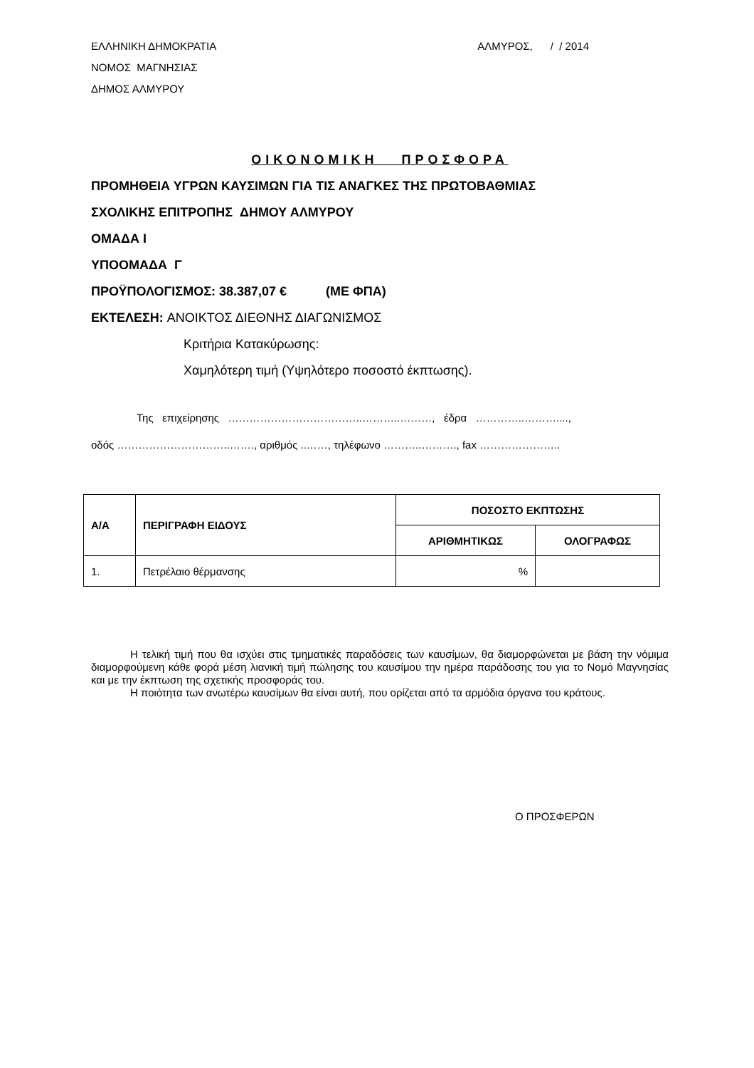ΕΛΛΗΝΙΚΗ ΔΗΜΟΚΡΑΤΙΑ ΑΛΜΥΡΟΣ, / / 2014
ΝΟΜΟΣ ΜΑΓΝΗΣΙΑΣ
ΔΗΜΟΣ ΑΛΜΥΡΟΥ
ΟΙΚΟΝΟΜΙΚΗ ΠΡΟΣΦΟΡΑ
ΠΡΟΜΗΘΕΙΑ ΥΓΡΩΝ ΚΑΥΣΙΜΩΝ ΓΙΑ ΤΙΣ ΑΝΑΓΚΕΣ ΤΗΣ ΠΡΩΤΟΒΑΘΜΙΑΣ
ΣΧΟΛΙΚΗΣ ΕΠΙΤΡΟΠΗΣ ΔΗΜΟΥ ΑΛΜΥΡΟΥ
ΟΜΑΔΑ Ι
ΥΠΟΟΜΑΔΑ Γ
ΠΡΟΫΠΟΛΟΓΙΣΜΟΣ: 38.387,07 € (ΜΕ ΦΠΑ)
ΕΚΤΕΛΕΣΗ: ΑΝΟΙΚΤΟΣ ΔΙΕΘΝΗΣ ΔΙΑΓΩΝΙΣΜΟΣ
Κριτήρια Κατακύρωσης:
Χαμηλότερη τιμή (Υψηλότερο ποσοστό έκπτωσης).
Της επιχείρησης ………………………………..………..………, έδρα …………..………....,
οδός …………………………..……., αριθμός ..……, τηλέφωνο ………..………., fax …………………..
| Α/Α | ΠΕΡΙΓΡΑΦΗ ΕΙΔΟΥΣ | ΠΟΣΟΣΤΟ ΕΚΠΤΩΣΗΣ | |
| --- | --- | --- | --- |
| | | ΑΡΙΘΜΗΤΙΚΩΣ | ΟΛΟΓΡΑΦΩΣ |
| 1. | Πετρέλαιο θέρμανσης | % | |
Η τελική τιμή που θα ισχύει στις τμηματικές παραδόσεις των καυσίμων, θα διαμορφώνεται με βάση την νόμιμα διαμορφούμενη κάθε φορά μέση λιανική τιμή πώλησης του καυσίμου την ημέρα παράδοσης του για το Νομό Μαγνησίας και με την έκπτωση της σχετικής προσφοράς του.
Η ποιότητα των ανωτέρω καυσίμων θα είναι αυτή, που ορίζεται από τα αρμόδια όργανα του κράτους.
Ο ΠΡΟΣΦΕΡΩΝ